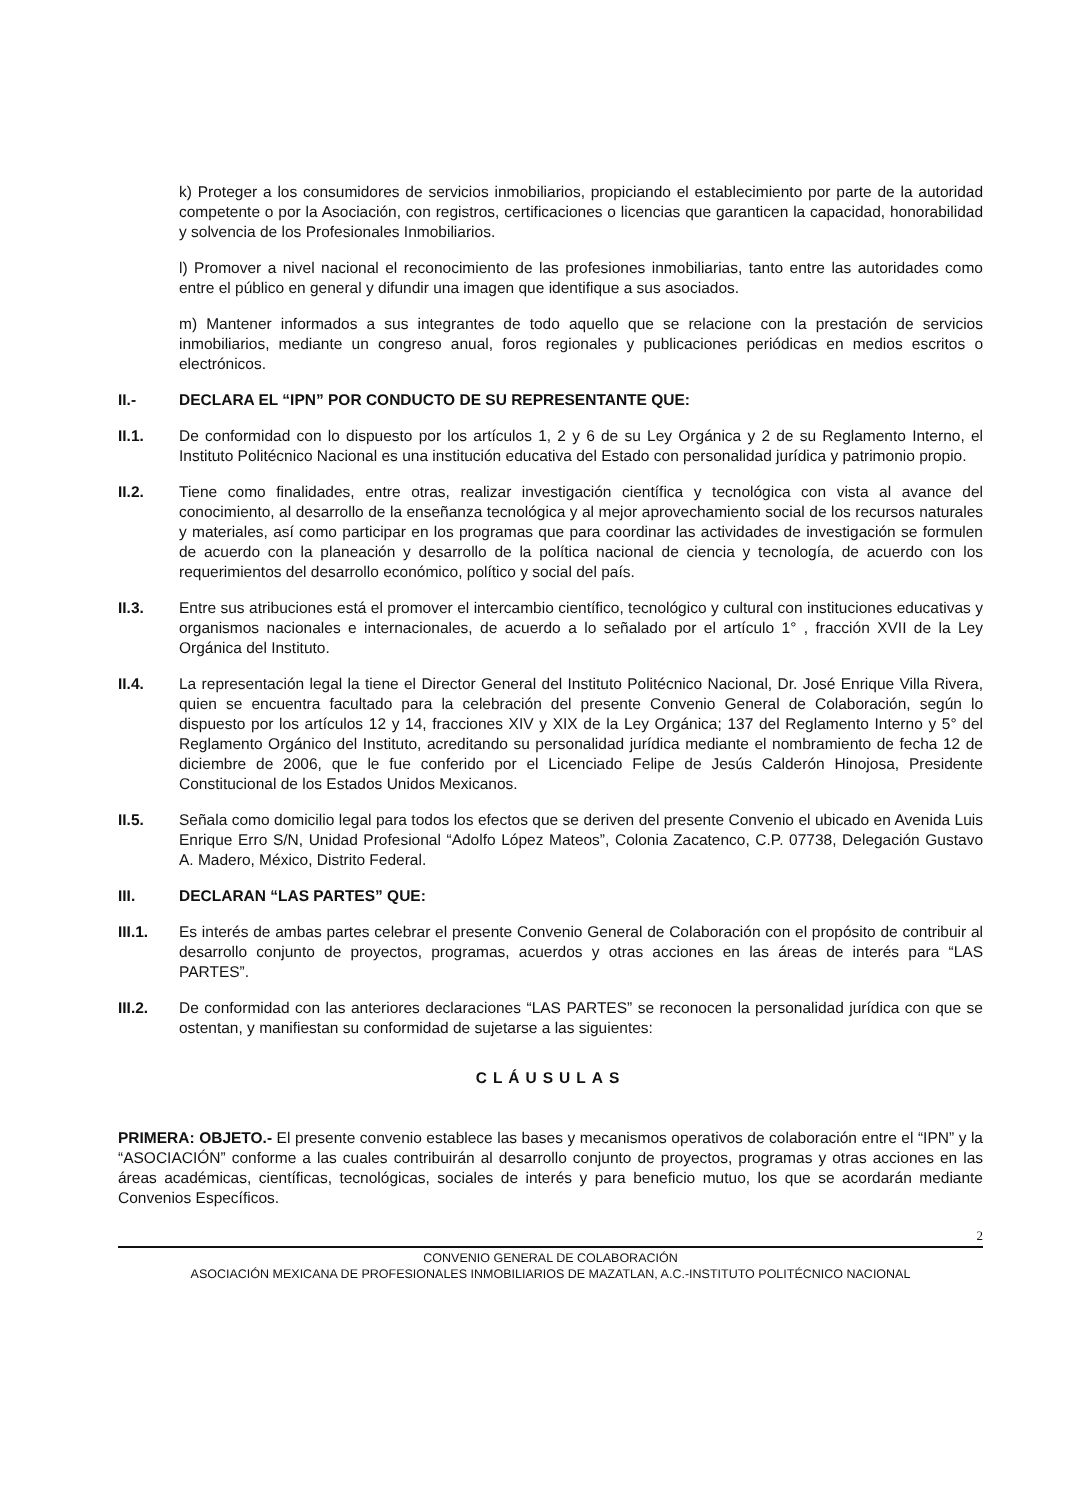k) Proteger a los consumidores de servicios inmobiliarios, propiciando el establecimiento por parte de la autoridad competente o por la Asociación, con registros, certificaciones o licencias que garanticen la capacidad, honorabilidad y solvencia de los Profesionales Inmobiliarios.
l) Promover a nivel nacional el reconocimiento de las profesiones inmobiliarias, tanto entre las autoridades como entre el público en general y difundir una imagen que identifique a sus asociados.
m) Mantener informados a sus integrantes de todo aquello que se relacione con la prestación de servicios inmobiliarios, mediante un congreso anual, foros regionales y publicaciones periódicas en medios escritos o electrónicos.
II.- DECLARA EL “IPN” POR CONDUCTO DE SU REPRESENTANTE QUE:
II.1. De conformidad con lo dispuesto por los artículos 1, 2 y 6 de su Ley Orgánica y 2 de su Reglamento Interno, el Instituto Politécnico Nacional es una institución educativa del Estado con personalidad jurídica y patrimonio propio.
II.2. Tiene como finalidades, entre otras, realizar investigación científica y tecnológica con vista al avance del conocimiento, al desarrollo de la enseñanza tecnológica y al mejor aprovechamiento social de los recursos naturales y materiales, así como participar en los programas que para coordinar las actividades de investigación se formulen de acuerdo con la planeación y desarrollo de la política nacional de ciencia y tecnología, de acuerdo con los requerimientos del desarrollo económico, político y social del país.
II.3. Entre sus atribuciones está el promover el intercambio científico, tecnológico y cultural con instituciones educativas y organismos nacionales e internacionales, de acuerdo a lo señalado por el artículo 1° , fracción XVII de la Ley Orgánica del Instituto.
II.4. La representación legal la tiene el Director General del Instituto Politécnico Nacional, Dr. José Enrique Villa Rivera, quien se encuentra facultado para la celebración del presente Convenio General de Colaboración, según lo dispuesto por los artículos 12 y 14, fracciones XIV y XIX de la Ley Orgánica; 137 del Reglamento Interno y 5° del Reglamento Orgánico del Instituto, acreditando su personalidad jurídica mediante el nombramiento de fecha 12 de diciembre de 2006, que le fue conferido por el Licenciado Felipe de Jesús Calderón Hinojosa, Presidente Constitucional de los Estados Unidos Mexicanos.
II.5. Señala como domicilio legal para todos los efectos que se deriven del presente Convenio el ubicado en Avenida Luis Enrique Erro S/N, Unidad Profesional “Adolfo López Mateos”, Colonia Zacatenco, C.P. 07738, Delegación Gustavo A. Madero, México, Distrito Federal.
III. DECLARAN “LAS PARTES” QUE:
III.1. Es interés de ambas partes celebrar el presente Convenio General de Colaboración con el propósito de contribuir al desarrollo conjunto de proyectos, programas, acuerdos y otras acciones en las áreas de interés para “LAS PARTES”.
III.2. De conformidad con las anteriores declaraciones “LAS PARTES” se reconocen la personalidad jurídica con que se ostentan, y manifiestan su conformidad de sujetarse a las siguientes:
CLÁUSULAS
PRIMERA: OBJETO.- El presente convenio establece las bases y mecanismos operativos de colaboración entre el “IPN” y la “ASOCIACIÓN” conforme a las cuales contribuirán al desarrollo conjunto de proyectos, programas y otras acciones en las áreas académicas, científicas, tecnológicas, sociales de interés y para beneficio mutuo, los que se acordarán mediante Convenios Específicos.
2
CONVENIO GENERAL DE COLABORACIÓN
ASOCIACIÓN MEXICANA DE PROFESIONALES INMOBILIARIOS DE MAZATLAN, A.C.-INSTITUTO POLITÉCNICO NACIONAL